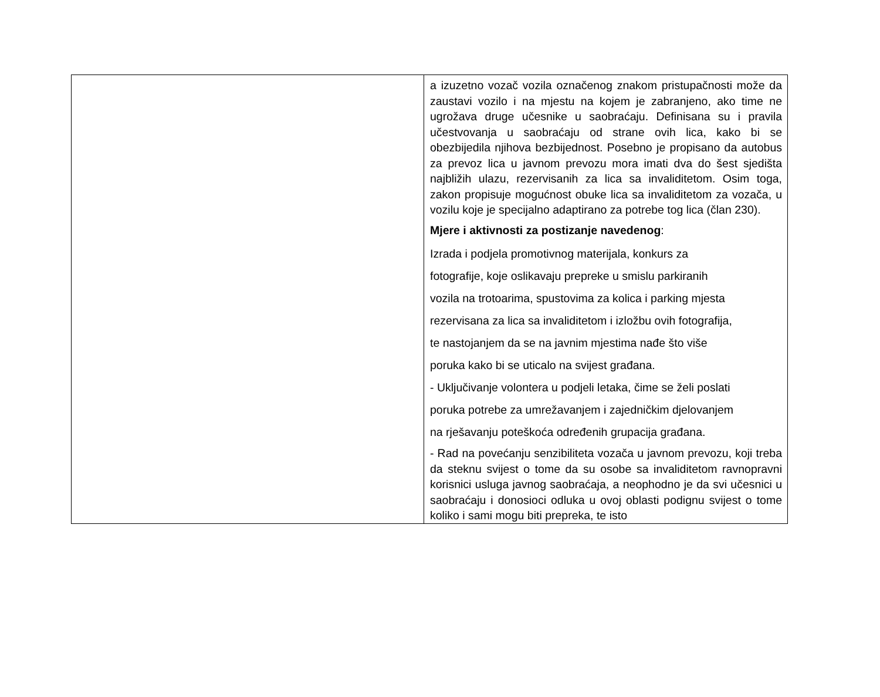| | a izuzetno vozač vozila označenog znakom pristupačnosti može da zaustavi vozilo i na mjestu na kojem je zabranjeno, ako time ne ugrožava druge učesnike u saobraćaju. Definisana su i pravila učestvovanja u saobraćaju od strane ovih lica, kako bi se obezbijedila njihova bezbijednost. Posebno je propisano da autobus za prevoz lica u javnom prevozu mora imati dva do šest sjedišta najbližih ulazu, rezervisanih za lica sa invaliditetom. Osim toga, zakon propisuje mogućnost obuke lica sa invaliditetom za vozača, u vozilu koje je specijalno adaptirano za potrebe tog lica (član 230). Mjere i aktivnosti za postizanje navedenog : Izrada i podjela promotivnog materijala, konkurs za fotografije, koje oslikavaju prepreke u smislu parkiranih vozila na trotoarima, spustovima za kolica i parking mjesta rezervisana za lica sa invaliditetom i izložbu ovih fotografija, te nastojanjem da se na javnim mjestima nađe što više poruka kako bi se uticalo na svijest građana. - Uključivanje volontera u podjeli letaka, čime se želi poslati poruka potrebe za umrežavanjem i zajedničkim djelovanjem na rješavanju poteškoća određenih grupacija građana. - Rad na povećanju senzibiliteta vozača u javnom prevozu, koji treba da steknu svijest o tome da su osobe sa invaliditetom ravnopravni korisnici usluga javnog saobraćaja, a neophodno je da svi učesnici u saobraćaju i donosioci odluka u ovoj oblasti podignu svijest o tome koliko i sami mogu biti prepreka, te isto |